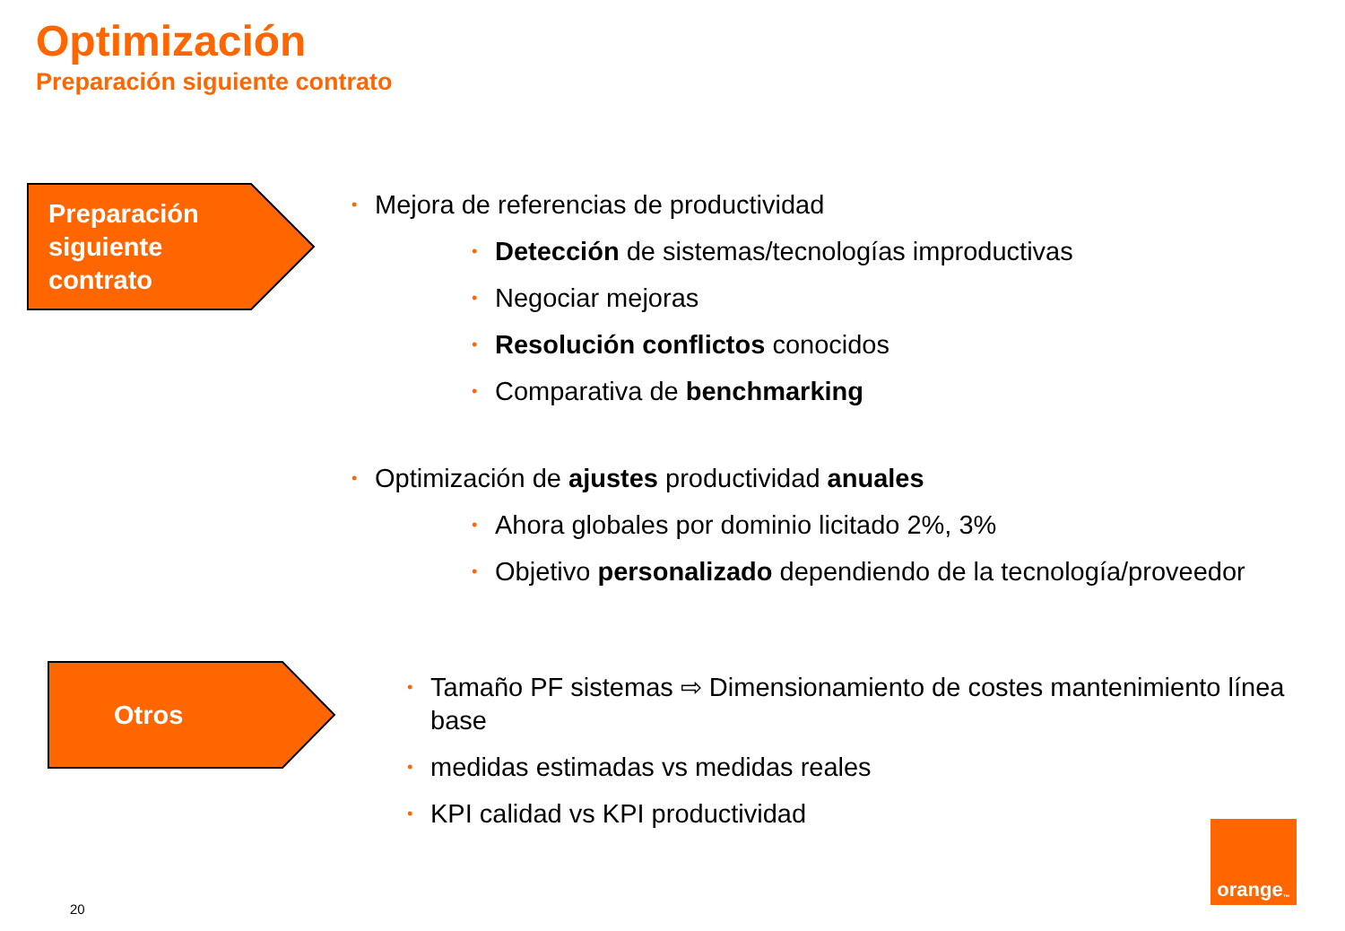Optimización
Preparación siguiente contrato
Preparación
siguiente
contrato
Mejora de referencias de productividad
Detección de sistemas/tecnologías improductivas
Negociar mejoras
Resolución conflictos conocidos
Comparativa de benchmarking
Optimización de ajustes productividad anuales
Ahora globales por dominio licitado 2%, 3%
Objetivo personalizado dependiendo de la tecnología/proveedor
Otros
Tamaño PF sistemas ⇨ Dimensionamiento de costes mantenimiento línea base
medidas estimadas vs medidas reales
KPI calidad vs KPI productividad
20
orange<sup>™</sup>